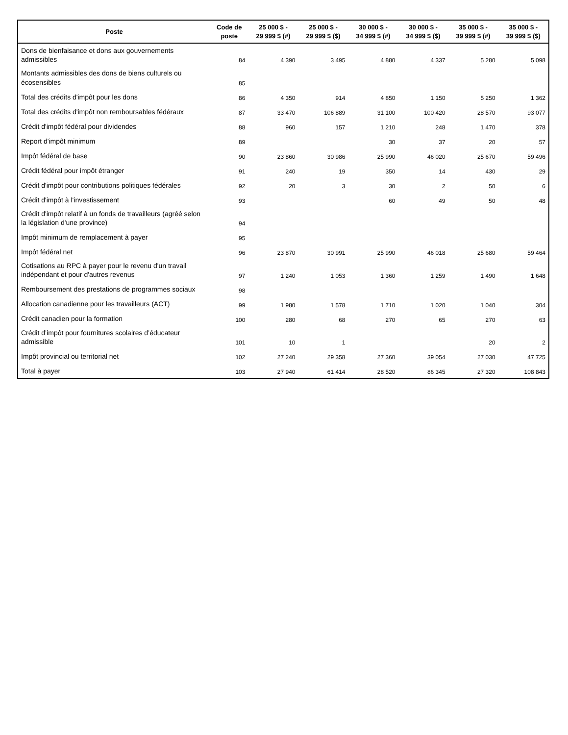| Poste | Code de poste | 25 000 $ - 29 999 $ (#) | 25 000 $ - 29 999 $ ($) | 30 000 $ - 34 999 $ (#) | 30 000 $ - 34 999 $ ($) | 35 000 $ - 39 999 $ (#) | 35 000 $ - 39 999 $ ($) |
| --- | --- | --- | --- | --- | --- | --- | --- |
| Dons de bienfaisance et dons aux gouvernements admissibles | 84 | 4 390 | 3 495 | 4 880 | 4 337 | 5 280 | 5 098 |
| Montants admissibles des dons de biens culturels ou écosensibles | 85 | | | | | | |
| Total des crédits d'impôt pour les dons | 86 | 4 350 | 914 | 4 850 | 1 150 | 5 250 | 1 362 |
| Total des crédits d'impôt non remboursables fédéraux | 87 | 33 470 | 106 889 | 31 100 | 100 420 | 28 570 | 93 077 |
| Crédit d'impôt fédéral pour dividendes | 88 | 960 | 157 | 1 210 | 248 | 1 470 | 378 |
| Report d'impôt minimum | 89 | | | 30 | 37 | 20 | 57 |
| Impôt fédéral de base | 90 | 23 860 | 30 986 | 25 990 | 46 020 | 25 670 | 59 496 |
| Crédit fédéral pour impôt étranger | 91 | 240 | 19 | 350 | 14 | 430 | 29 |
| Crédit d'impôt pour contributions politiques fédérales | 92 | 20 | 3 | 30 | 2 | 50 | 6 |
| Crédit d'impôt à l'investissement | 93 | | | 60 | 49 | 50 | 48 |
| Crédit d'impôt relatif à un fonds de travailleurs (agréé selon la législation d'une province) | 94 | | | | | | |
| Impôt minimum de remplacement à payer | 95 | | | | | | |
| Impôt fédéral net | 96 | 23 870 | 30 991 | 25 990 | 46 018 | 25 680 | 59 464 |
| Cotisations au RPC à payer pour le revenu d'un travail indépendant et pour d'autres revenus | 97 | 1 240 | 1 053 | 1 360 | 1 259 | 1 490 | 1 648 |
| Remboursement des prestations de programmes sociaux | 98 | | | | | | |
| Allocation canadienne pour les travailleurs (ACT) | 99 | 1 980 | 1 578 | 1 710 | 1 020 | 1 040 | 304 |
| Crédit canadien pour la formation | 100 | 280 | 68 | 270 | 65 | 270 | 63 |
| Crédit d’impôt pour fournitures scolaires d’éducateur admissible | 101 | 10 | 1 | | | 20 | 2 |
| Impôt provincial ou territorial net | 102 | 27 240 | 29 358 | 27 360 | 39 054 | 27 030 | 47 725 |
| Total à payer | 103 | 27 940 | 61 414 | 28 520 | 86 345 | 27 320 | 108 843 |